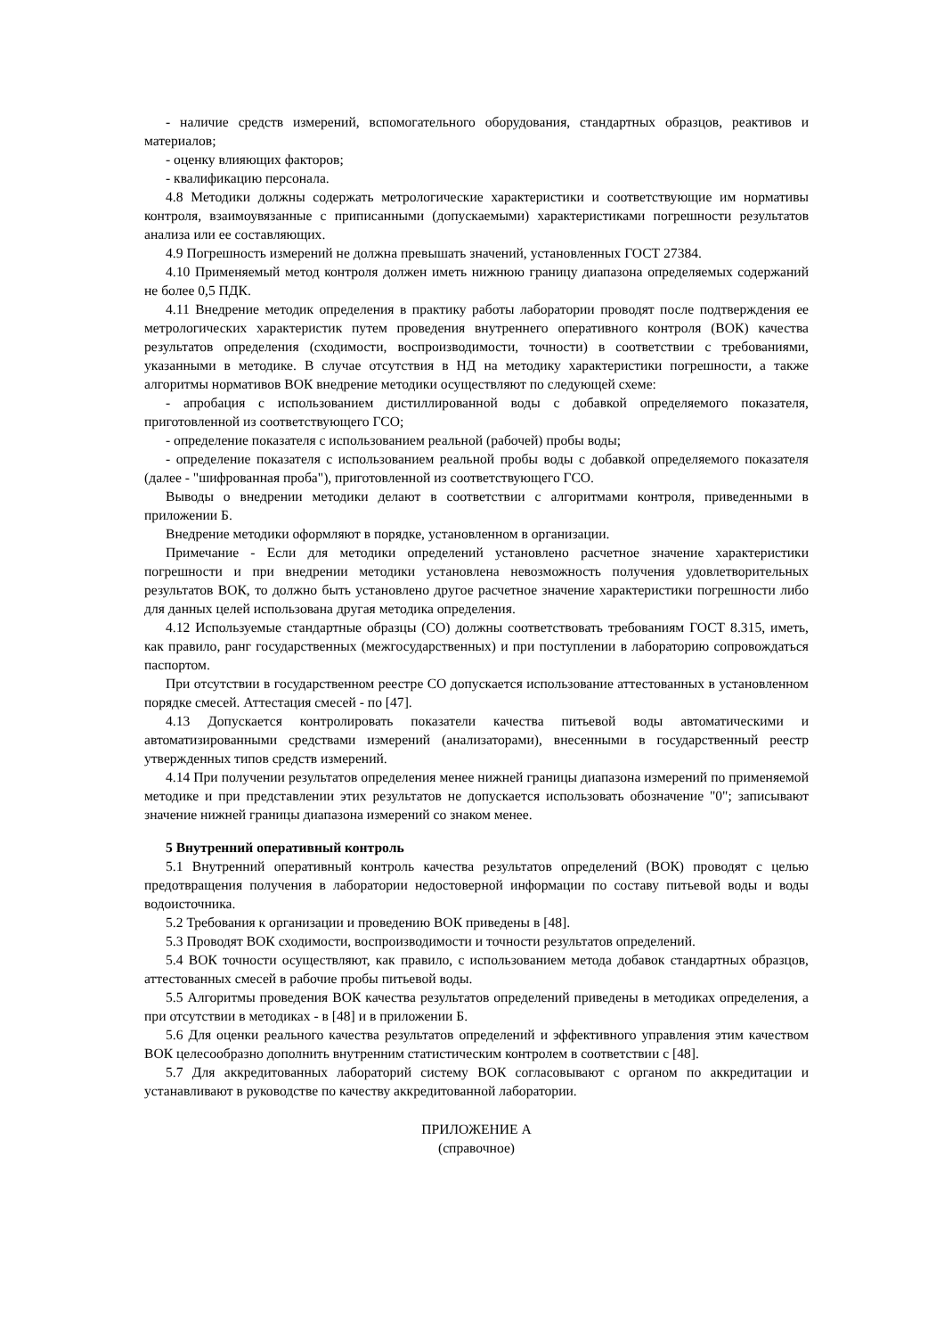- наличие средств измерений, вспомогательного оборудования, стандартных образцов, реактивов и материалов;
- оценку влияющих факторов;
- квалификацию персонала.
4.8 Методики должны содержать метрологические характеристики и соответствующие им нормативы контроля, взаимоувязанные с приписанными (допускаемыми) характеристиками погрешности результатов анализа или ее составляющих.
4.9 Погрешность измерений не должна превышать значений, установленных ГОСТ 27384.
4.10 Применяемый метод контроля должен иметь нижнюю границу диапазона определяемых содержаний не более 0,5 ПДК.
4.11 Внедрение методик определения в практику работы лаборатории проводят после подтверждения ее метрологических характеристик путем проведения внутреннего оперативного контроля (ВОК) качества результатов определения (сходимости, воспроизводимости, точности) в соответствии с требованиями, указанными в методике. В случае отсутствия в НД на методику характеристики погрешности, а также алгоритмы нормативов ВОК внедрение методики осуществляют по следующей схеме:
- апробация с использованием дистиллированной воды с добавкой определяемого показателя, приготовленной из соответствующего ГСО;
- определение показателя с использованием реальной (рабочей) пробы воды;
- определение показателя с использованием реальной пробы воды с добавкой определяемого показателя (далее - "шифрованная проба"), приготовленной из соответствующего ГСО.
Выводы о внедрении методики делают в соответствии с алгоритмами контроля, приведенными в приложении Б.
Внедрение методики оформляют в порядке, установленном в организации.
Примечание - Если для методики определений установлено расчетное значение характеристики погрешности и при внедрении методики установлена невозможность получения удовлетворительных результатов ВОК, то должно быть установлено другое расчетное значение характеристики погрешности либо для данных целей использована другая методика определения.
4.12 Используемые стандартные образцы (СО) должны соответствовать требованиям ГОСТ 8.315, иметь, как правило, ранг государственных (межгосударственных) и при поступлении в лабораторию сопровождаться паспортом.
При отсутствии в государственном реестре СО допускается использование аттестованных в установленном порядке смесей. Аттестация смесей - по [47].
4.13 Допускается контролировать показатели качества питьевой воды автоматическими и автоматизированными средствами измерений (анализаторами), внесенными в государственный реестр утвержденных типов средств измерений.
4.14 При получении результатов определения менее нижней границы диапазона измерений по применяемой методике и при представлении этих результатов не допускается использовать обозначение "0"; записывают значение нижней границы диапазона измерений со знаком менее.
5 Внутренний оперативный контроль
5.1 Внутренний оперативный контроль качества результатов определений (ВОК) проводят с целью предотвращения получения в лаборатории недостоверной информации по составу питьевой воды и воды водоисточника.
5.2 Требования к организации и проведению ВОК приведены в [48].
5.3 Проводят ВОК сходимости, воспроизводимости и точности результатов определений.
5.4 ВОК точности осуществляют, как правило, с использованием метода добавок стандартных образцов, аттестованных смесей в рабочие пробы питьевой воды.
5.5 Алгоритмы проведения ВОК качества результатов определений приведены в методиках определения, а при отсутствии в методиках - в [48] и в приложении Б.
5.6 Для оценки реального качества результатов определений и эффективного управления этим качеством ВОК целесообразно дополнить внутренним статистическим контролем в соответствии с [48].
5.7 Для аккредитованных лабораторий систему ВОК согласовывают с органом по аккредитации и устанавливают в руководстве по качеству аккредитованной лаборатории.
ПРИЛОЖЕНИЕ А
(справочное)